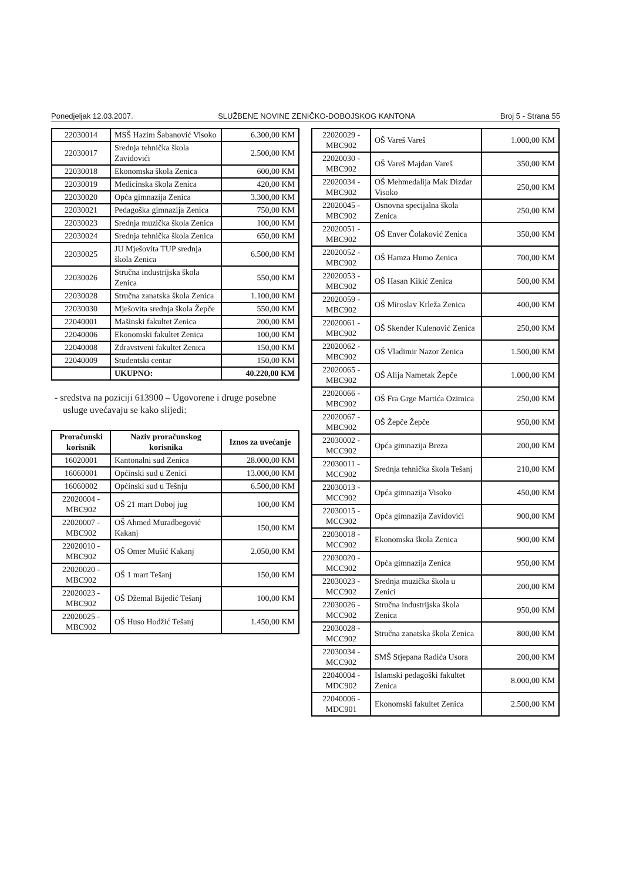Ponedjeljak 12.03.2007. SLUŽBENE NOVINE ZENIČKO-DOBOJSKOG KANTONA Broj 5 - Strana 55
| 22030014 | MSŠ Hazim Šabanović Visoko | 6.300,00 KM |
| 22030017 | Srednja tehnička škola Zavidovići | 2.500,00 KM |
| 22030018 | Ekonomska škola Zenica | 600,00 KM |
| 22030019 | Medicinska škola Zenica | 420,00 KM |
| 22030020 | Opća gimnazija Zenica | 3.300,00 KM |
| 22030021 | Pedagoška gimnazija Zenica | 750,00 KM |
| 22030023 | Srednja muzička škola Zenica | 100,00 KM |
| 22030024 | Srednja tehnička škola Zenica | 650,00 KM |
| 22030025 | JU Mješovita TUP srednja škola Zenica | 6.500,00 KM |
| 22030026 | Stručna industrijska škola Zenica | 550,00 KM |
| 22030028 | Stručna zanatska škola Zenica | 1.100,00 KM |
| 22030030 | Mješovita srednja škola Žepče | 550,00 KM |
| 22040001 | Mašinski fakultet Zenica | 200,00 KM |
| 22040006 | Ekonomski fakultet Zenica | 100,00 KM |
| 22040008 | Zdravstveni fakultet Zenica | 150,00 KM |
| 22040009 | Studentski centar | 150,00 KM |
| | UKUPNO: | 40.220,00 KM |
- sredstva na poziciji 613900 – Ugovorene i druge posebne usluge uvećavaju se kako slijedi:
| Proračunski korisnik | Naziv proračunskog korisnika | Iznos za uvećanje |
| --- | --- | --- |
| 16020001 | Kantonalni sud Zenica | 28.000,00 KM |
| 16060001 | Općinski sud u Zenici | 13.000,00 KM |
| 16060002 | Općinski sud u Tešnju | 6.500,00 KM |
| 22020004 - MBC902 | OŠ 21 mart Doboj jug | 100,00 KM |
| 22020007 - MBC902 | OŠ Ahmed Muradbegović Kakanj | 150,00 KM |
| 22020010 - MBC902 | OŠ Omer Mušić Kakanj | 2.050,00 KM |
| 22020020 - MBC902 | OŠ 1 mart Tešanj | 150,00 KM |
| 22020023 - MBC902 | OŠ Džemal Bijedić Tešanj | 100,00 KM |
| 22020025 - MBC902 | OŠ Huso Hodžić Tešanj | 1.450,00 KM |
| 22020029 - MBC902 | OŠ Vareš Vareš | 1.000,00 KM |
| 22020030 - MBC902 | OŠ Vareš Majdan Vareš | 350,00 KM |
| 22020034 - MBC902 | OŠ Mehmedalija Mak Dizdar Visoko | 250,00 KM |
| 22020045 - MBC902 | Osnovna specijalna škola Zenica | 250,00 KM |
| 22020051 - MBC902 | OŠ Enver Čolaković Zenica | 350,00 KM |
| 22020052 - MBC902 | OŠ Hamza Humo Zenica | 700,00 KM |
| 22020053 - MBC902 | OŠ Hasan Kikić Zenica | 500,00 KM |
| 22020059 - MBC902 | OŠ Miroslav Krleža Zenica | 400,00 KM |
| 22020061 - MBC902 | OŠ Skender Kulenović Zenica | 250,00 KM |
| 22020062 - MBC902 | OŠ Vladimir Nazor Zenica | 1.500,00 KM |
| 22020065 - MBC902 | OŠ Alija Nametak Žepče | 1.000,00 KM |
| 22020066 - MBC902 | OŠ Fra Grge Martića Ozimica | 250,00 KM |
| 22020067 - MBC902 | OŠ Žepče Žepče | 950,00 KM |
| 22030002 - MCC902 | Opća gimnazija Breza | 200,00 KM |
| 22030011 - MCC902 | Srednja tehnička škola Tešanj | 210,00 KM |
| 22030013 - MCC902 | Opća gimnazija Visoko | 450,00 KM |
| 22030015 - MCC902 | Opća gimnazija Zavidovići | 900,00 KM |
| 22030018 - MCC902 | Ekonomska škola Zenica | 900,00 KM |
| 22030020 - MCC902 | Opća gimnazija Zenica | 950,00 KM |
| 22030023 - MCC902 | Srednja muzička škola u Zenici | 200,00 KM |
| 22030026 - MCC902 | Stručna industrijska škola Zenica | 950,00 KM |
| 22030028 - MCC902 | Stručna zanatska škola Zenica | 800,00 KM |
| 22030034 - MCC902 | SMŠ Stjepana Radića Usora | 200,00 KM |
| 22040004 - MDC902 | Islamski pedagoški fakultet Zenica | 8.000,00 KM |
| 22040006 - MDC901 | Ekonomski fakultet Zenica | 2.500,00 KM |